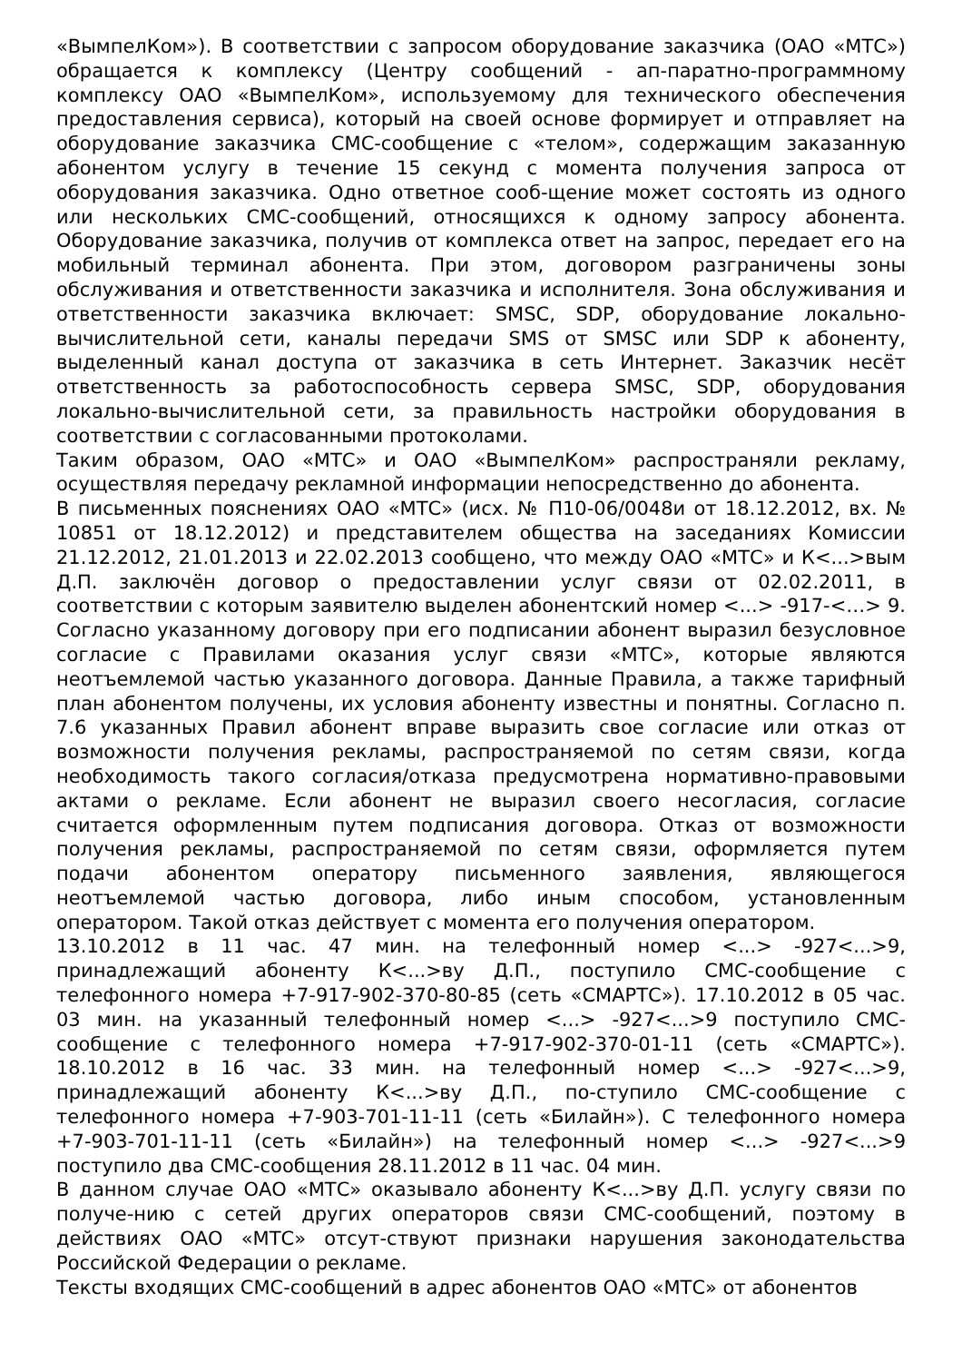«ВымпелКом»). В соответствии с запросом оборудование заказчика (ОАО «МТС») обращается к комплексу (Центру сообщений - ап-паратно-программному комплексу ОАО «ВымпелКом», используемому для технического обеспечения предоставления сервиса), который на своей основе формирует и отправляет на оборудование заказчика СМС-сообщение с «телом», содержащим заказанную абонентом услугу в течение 15 секунд с момента получения запроса от оборудования заказчика. Одно ответное сооб-щение может состоять из одного или нескольких СМС-сообщений, относящихся к одному запросу абонента. Оборудование заказчика, получив от комплекса ответ на запрос, передает его на мобильный терминал абонента. При этом, договором разграничены зоны обслуживания и ответственности заказчика и исполнителя. Зона обслуживания и ответственности заказчика включает: SMSC, SDP, оборудование локально-вычислительной сети, каналы передачи SMS от SMSC или SDP к абоненту, выделенный канал доступа от заказчика в сеть Интернет. Заказчик несёт ответственность за работоспособность сервера SMSC, SDP, оборудования локально-вычислительной сети, за правильность настройки оборудования в соответствии с согласованными протоколами.
Таким образом, ОАО «МТС» и ОАО «ВымпелКом» распространяли рекламу, осуществляя передачу рекламной информации непосредственно до абонента.
В письменных пояснениях ОАО «МТС» (исх. № П10-06/0048и от 18.12.2012, вх. № 10851 от 18.12.2012) и представителем общества на заседаниях Комиссии 21.12.2012, 21.01.2013 и 22.02.2013 сообщено, что между ОАО «МТС» и К<...>вым Д.П. заключён договор о предоставлении услуг связи от 02.02.2011, в соответствии с которым заявителю выделен абонентский номер <...> -917-<…> 9. Согласно указанному договору при его подписании абонент выразил безусловное согласие с Правилами оказания услуг связи «МТС», которые являются неотъемлемой частью указанного договора. Данные Правила, а также тарифный план абонентом получены, их условия абоненту известны и понятны. Согласно п. 7.6 указанных Правил абонент вправе выразить свое согласие или отказ от возможности получения рекламы, распространяемой по сетям связи, когда необходимость такого согласия/отказа предусмотрена нормативно-правовыми актами о рекламе. Если абонент не выразил своего несогласия, согласие считается оформленным путем подписания договора. Отказ от возможности получения рекламы, распространяемой по сетям связи, оформляется путем подачи абонентом оператору письменного заявления, являющегося неотъемлемой частью договора, либо иным способом, установленным оператором. Такой отказ действует с момента его получения оператором.
13.10.2012 в 11 час. 47 мин. на телефонный номер <...> -927<...>9, принадлежащий абоненту К<...>ву Д.П., поступило СМС-сообщение с телефонного номера +7-917-902-370-80-85 (сеть «СМАРТС»). 17.10.2012 в 05 час. 03 мин. на указанный телефонный номер <...> -927<...>9 поступило СМС-сообщение с телефонного номера +7-917-902-370-01-11 (сеть «СМАРТС»). 18.10.2012 в 16 час. 33 мин. на телефонный номер <...> -927<...>9, принадлежащий абоненту К<...>ву Д.П., по-ступило СМС-сообщение с телефонного номера +7-903-701-11-11 (сеть «Билайн»). С телефонного номера +7-903-701-11-11 (сеть «Билайн») на телефонный номер <...> -927<...>9 поступило два СМС-сообщения 28.11.2012 в 11 час. 04 мин.
В данном случае ОАО «МТС» оказывало абоненту К<...>ву Д.П. услугу связи по получе-нию с сетей других операторов связи СМС-сообщений, поэтому в действиях ОАО «МТС» отсут-ствуют признаки нарушения законодательства Российской Федерации о рекламе.
Тексты входящих СМС-сообщений в адрес абонентов ОАО «МТС» от абонентов